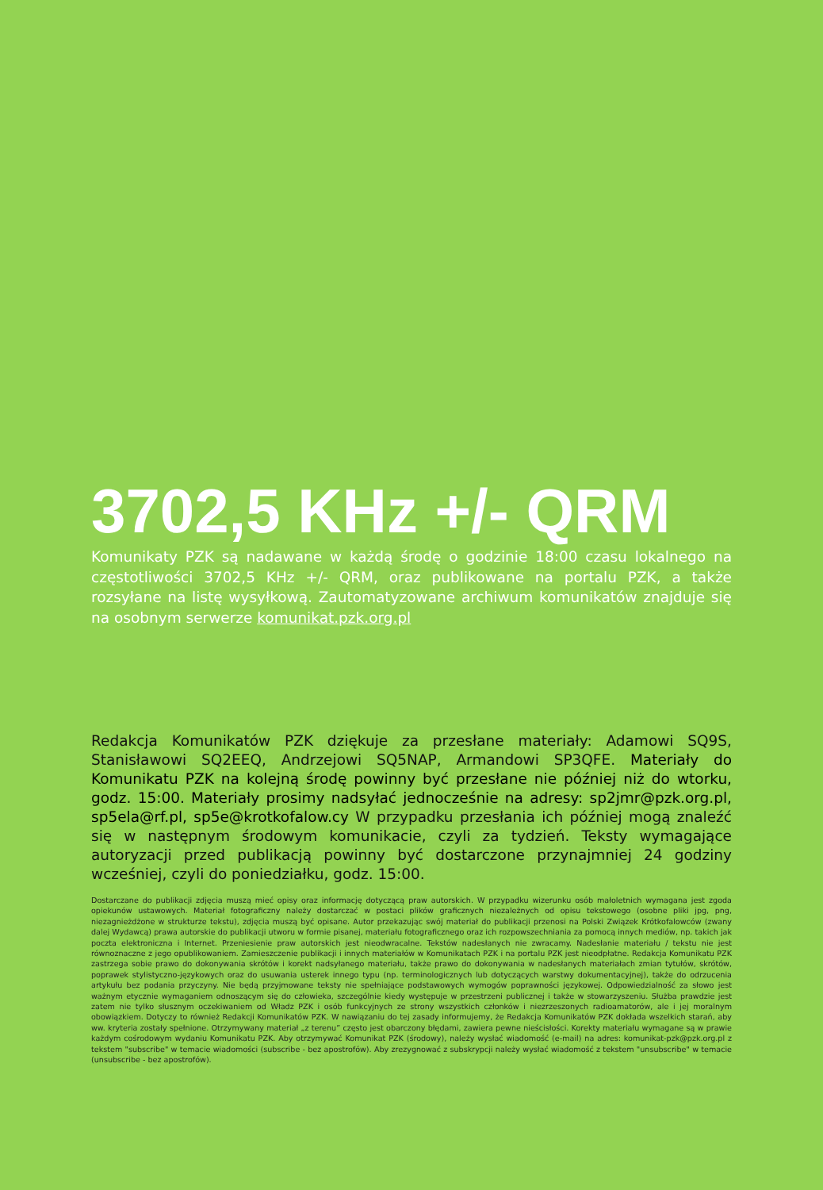3702,5 KHz +/- QRM
Komunikaty PZK są nadawane w każdą środę o godzinie 18:00 czasu lokalnego na częstotliwości 3702,5 KHz +/- QRM, oraz publikowane na portalu PZK, a także rozsyłane na listę wysyłkową. Zautomatyzowane archiwum komunikatów znajduje się na osobnym serwerze komunikat.pzk.org.pl
Redakcja Komunikatów PZK dziękuje za przesłane materiały: Adamowi SQ9S, Stanisławowi SQ2EEQ, Andrzejowi SQ5NAP, Armandowi SP3QFE. Materiały do Komunikatu PZK na kolejną środę powinny być przesłane nie później niż do wtorku, godz. 15:00. Materiały prosimy nadsyłać jednocześnie na adresy: sp2jmr@pzk.org.pl, sp5ela@rf.pl, sp5e@krotkofalow.cy W przypadku przesłania ich później mogą znaleźć się w następnym środowym komunikacie, czyli za tydzień. Teksty wymagające autoryzacji przed publikacją powinny być dostarczone przynajmniej 24 godziny wcześniej, czyli do poniedziałku, godz. 15:00.
Dostarczane do publikacji zdjęcia muszą mieć opisy oraz informację dotyczącą praw autorskich. W przypadku wizerunku osób małoletnich wymagana jest zgoda opiekunów ustawowych. Materiał fotograficzny należy dostarczać w postaci plików graficznych niezależnych od opisu tekstowego (osobne pliki jpg, png, niezagnieżdżone w strukturze tekstu), zdjęcia muszą być opisane. Autor przekazując swój materiał do publikacji przenosi na Polski Związek Krótkofalowców (zwany dalej Wydawcą) prawa autorskie do publikacji utworu w formie pisanej, materiału fotograficznego oraz ich rozpowszechniania za pomocą innych mediów, np. takich jak poczta elektroniczna i Internet. Przeniesienie praw autorskich jest nieodwracalne. Tekstów nadesłanych nie zwracamy. Nadesłanie materiału / tekstu nie jest równoznaczne z jego opublikowaniem. Zamieszczenie publikacji i innych materiałów w Komunikatach PZK i na portalu PZK jest nieodpłatne. Redakcja Komunikatu PZK zastrzega sobie prawo do dokonywania skrótów i korekt nadsyłanego materiału, także prawo do dokonywania w nadesłanych materiałach zmian tytułów, skrótów, poprawek stylistyczno-językowych oraz do usuwania usterek innego typu (np. terminologicznych lub dotyczących warstwy dokumentacyjnej), także do odrzucenia artykułu bez podania przyczyny. Nie będą przyjmowane teksty nie spełniające podstawowych wymogów poprawności językowej. Odpowiedzialność za słowo jest ważnym etycznie wymaganiem odnoszącym się do człowieka, szczególnie kiedy występuje w przestrzeni publicznej i także w stowarzyszeniu. Służba prawdzie jest zatem nie tylko słusznym oczekiwaniem od Władz PZK i osób funkcyjnych ze strony wszystkich członków i niezrzeszonych radioamatorów, ale i jej moralnym obowiązkiem. Dotyczy to również Redakcji Komunikatów PZK. W nawiązaniu do tej zasady informujemy, że Redakcja Komunikatów PZK dokłada wszelkich starań, aby ww. kryteria zostały spełnione. Otrzymywany materiał „z terenu” często jest obarczony błędami, zawiera pewne nieścisłości. Korekty materiału wymagane są w prawie każdym cośrodowym wydaniu Komunikatu PZK. Aby otrzymywać Komunikat PZK (środowy), należy wysłać wiadomość (e-mail) na adres: komunikat-pzk@pzk.org.pl z tekstem "subscribe" w temacie wiadomości (subscribe - bez apostrofów). Aby zrezygnować z subskrypcji należy wysłać wiadomość z tekstem "unsubscribe" w temacie (unsubscribe - bez apostrofów).